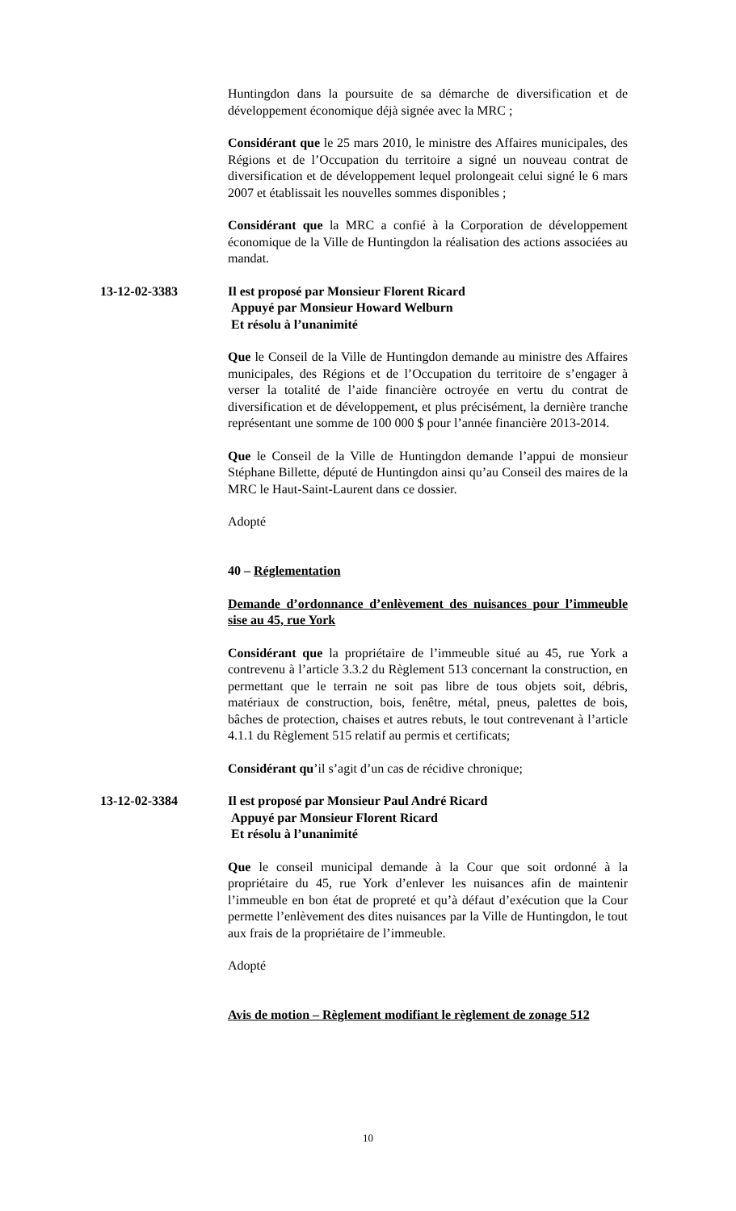Huntingdon dans la poursuite de sa démarche de diversification et de développement économique déjà signée avec la MRC ;
Considérant que le 25 mars 2010, le ministre des Affaires municipales, des Régions et de l’Occupation du territoire a signé un nouveau contrat de diversification et de développement lequel prolongeait celui signé le 6 mars 2007 et établissait les nouvelles sommes disponibles ;
Considérant que la MRC a confié à la Corporation de développement économique de la Ville de Huntingdon la réalisation des actions associées au mandat.
13-12-02-3383 Il est proposé par Monsieur Florent Ricard
Appuyé par Monsieur Howard Welburn
Et résolu à l’unanimité
Que le Conseil de la Ville de Huntingdon demande au ministre des Affaires municipales, des Régions et de l’Occupation du territoire de s’engager à verser la totalité de l’aide financière octroyée en vertu du contrat de diversification et de développement, et plus précisément, la dernière tranche représentant une somme de 100 000 $ pour l’année financière 2013-2014.
Que le Conseil de la Ville de Huntingdon demande l’appui de monsieur Stéphane Billette, député de Huntingdon ainsi qu’au Conseil des maires de la MRC le Haut-Saint-Laurent dans ce dossier.
Adopté
40 – Réglementation
Demande d’ordonnance d’enlèvement des nuisances pour l’immeuble sise au 45, rue York
Considérant que la propriétaire de l’immeuble situé au 45, rue York a contrevenu à l’article 3.3.2 du Règlement 513 concernant la construction, en permettant que le terrain ne soit pas libre de tous objets soit, débris, matériaux de construction, bois, fenêtre, métal, pneus, palettes de bois, bâches de protection, chaises et autres rebuts, le tout contrevenant à l’article 4.1.1 du Règlement 515 relatif au permis et certificats;
Considérant qu’il s’agit d’un cas de récidive chronique;
13-12-02-3384 Il est proposé par Monsieur Paul André Ricard
Appuyé par Monsieur Florent Ricard
Et résolu à l’unanimité
Que le conseil municipal demande à la Cour que soit ordonné à la propriétaire du 45, rue York d’enlever les nuisances afin de maintenir l’immeuble en bon état de propreté et qu’à défaut d’exécution que la Cour permette l’enlèvement des dites nuisances par la Ville de Huntingdon, le tout aux frais de la propriétaire de l’immeuble.
Adopté
Avis de motion – Règlement modifiant le règlement de zonage 512
10